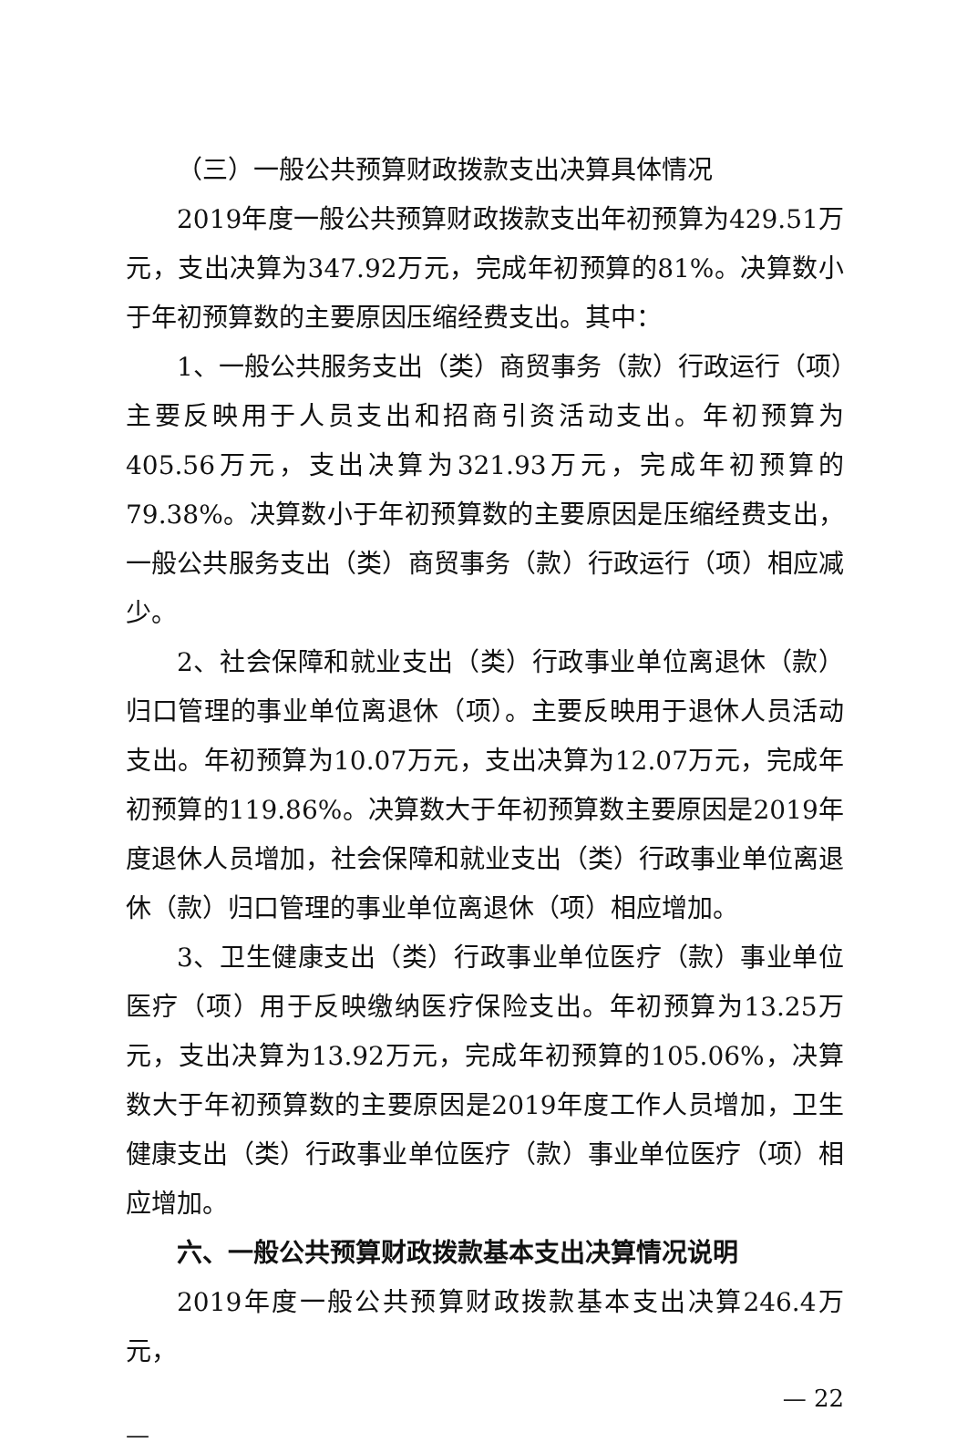（三）一般公共预算财政拨款支出决算具体情况
2019年度一般公共预算财政拨款支出年初预算为429.51万元，支出决算为347.92万元，完成年初预算的81%。决算数小于年初预算数的主要原因压缩经费支出。其中：
1、一般公共服务支出（类）商贸事务（款）行政运行（项）主要反映用于人员支出和招商引资活动支出。年初预算为405.56万元，支出决算为321.93万元，完成年初预算的79.38%。决算数小于年初预算数的主要原因是压缩经费支出，一般公共服务支出（类）商贸事务（款）行政运行（项）相应减少。
2、社会保障和就业支出（类）行政事业单位离退休（款）归口管理的事业单位离退休（项）。主要反映用于退休人员活动支出。年初预算为10.07万元，支出决算为12.07万元，完成年初预算的119.86%。决算数大于年初预算数主要原因是2019年度退休人员增加，社会保障和就业支出（类）行政事业单位离退休（款）归口管理的事业单位离退休（项）相应增加。
3、卫生健康支出（类）行政事业单位医疗（款）事业单位医疗（项）用于反映缴纳医疗保险支出。年初预算为13.25万元，支出决算为13.92万元，完成年初预算的105.06%，决算数大于年初预算数的主要原因是2019年度工作人员增加，卫生健康支出（类）行政事业单位医疗（款）事业单位医疗（项）相应增加。
六、一般公共预算财政拨款基本支出决算情况说明
2019年度一般公共预算财政拨款基本支出决算246.4万元，
— 22
—